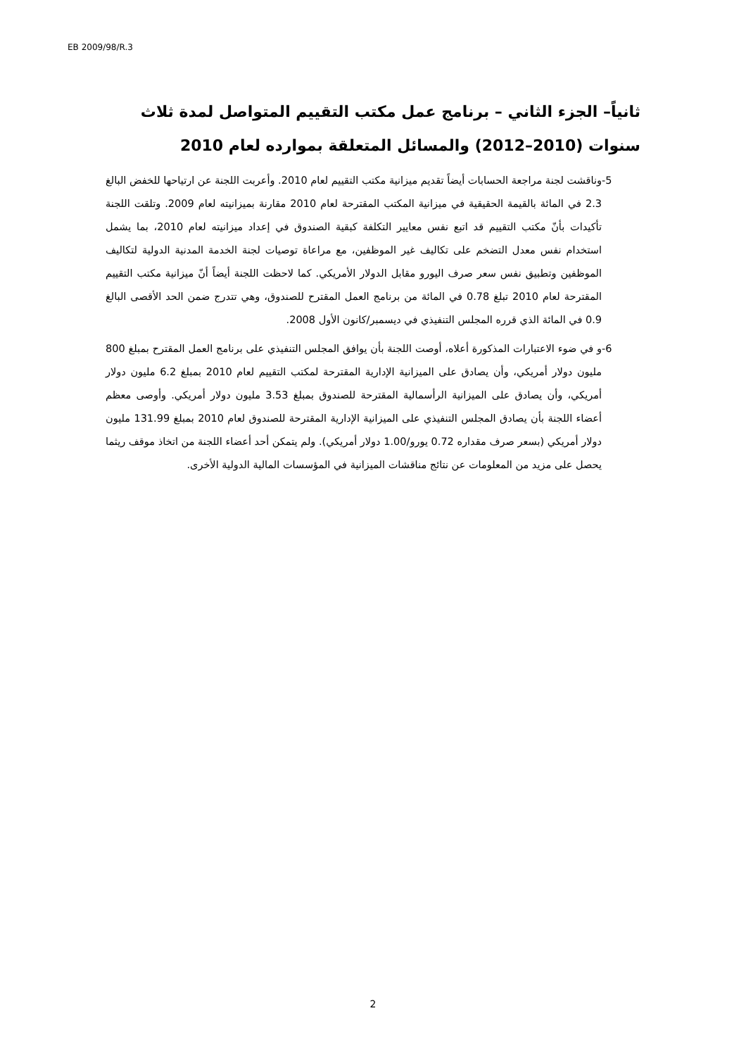EB 2009/98/R.3
ثانياً– الجزء الثاني – برنامج عمل مكتب التقييم المتواصل لمدة ثلاث سنوات (2010–2012) والمسائل المتعلقة بموارده لعام 2010
-5 وناقشت لجنة مراجعة الحسابات أيضاً تقديم ميزانية مكتب التقييم لعام 2010. وأعربت اللجنة عن ارتياحها للخفض البالغ 2.3 في المائة بالقيمة الحقيقية في ميزانية المكتب المقترحة لعام 2010 مقارنة بميزانيته لعام 2009. وتلقت اللجنة تأكيدات بأنّ مكتب التقييم قد اتبع نفس معايير التكلفة كبقية الصندوق في إعداد ميزانيته لعام 2010، بما يشمل استخدام نفس معدل التضخم على تكاليف غير الموظفين، مع مراعاة توصيات لجنة الخدمة المدنية الدولية لتكاليف الموظفين وتطبيق نفس سعر صرف اليورو مقابل الدولار الأمريكي. كما لاحظت اللجنة أيضاً أنّ ميزانية مكتب التقييم المقترحة لعام 2010 تبلغ 0.78 في المائة من برنامج العمل المقترح للصندوق، وهي تتدرج ضمن الحد الأقصى البالغ 0.9 في المائة الذي قرره المجلس التنفيذي في ديسمبر/كانون الأول 2008.
-6 و في ضوء الاعتبارات المذكورة أعلاه، أوصت اللجنة بأن يوافق المجلس التنفيذي على برنامج العمل المقترح بمبلغ 800 مليون دولار أمريكي، وأن يصادق على الميزانية الإدارية المقترحة لمكتب التقييم لعام 2010 بمبلغ 6.2 مليون دولار أمريكي، وأن يصادق على الميزانية الرأسمالية المقترحة للصندوق بمبلغ 3.53 مليون دولار أمريكي. وأوصى معظم أعضاء اللجنة بأن يصادق المجلس التنفيذي على الميزانية الإدارية المقترحة للصندوق لعام 2010 بمبلغ 131.99 مليون دولار أمريكي (بسعر صرف مقداره 0.72 يورو/1.00 دولار أمريكي). ولم يتمكن أحد أعضاء اللجنة من اتخاذ موقف ريثما يحصل على مزيد من المعلومات عن نتائج مناقشات الميزانية في المؤسسات المالية الدولية الأخرى.
2